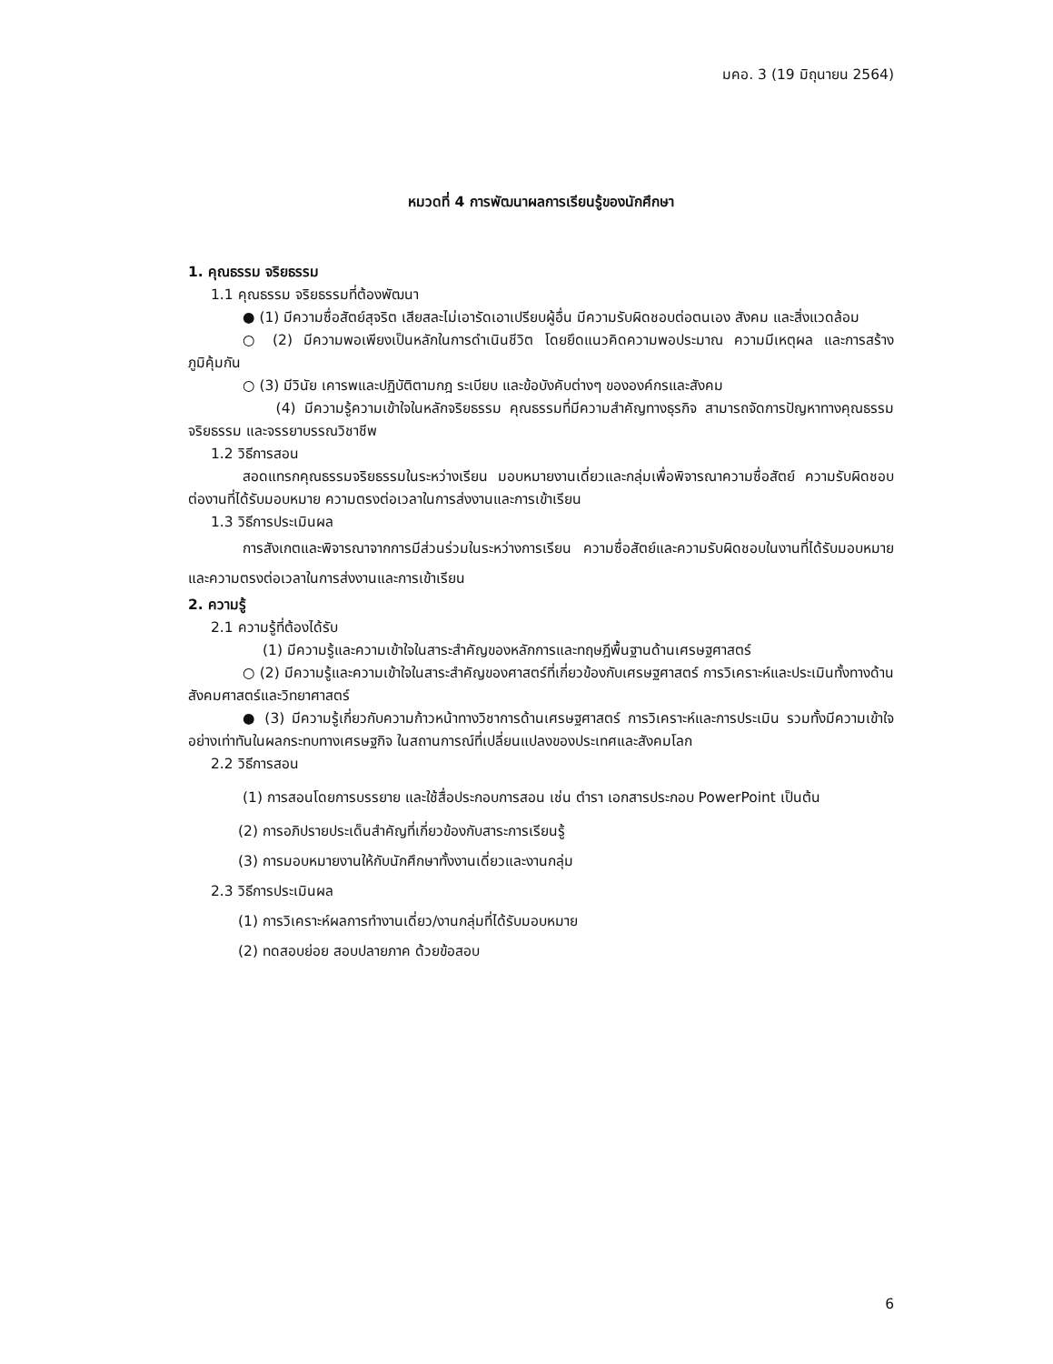มคอ. 3 (19 มิถุนายน 2564)
หมวดที่ 4 การพัฒนาผลการเรียนรู้ของนักศึกษา
1. คุณธรรม จริยธรรม
1.1 คุณธรรม จริยธรรมที่ต้องพัฒนา
● (1) มีความซื่อสัตย์สุจริต เสียสละไม่เอารัดเอาเปรียบผู้อื่น มีความรับผิดชอบต่อตนเอง สังคม และสิ่งแวดล้อม
○ (2) มีความพอเพียงเป็นหลักในการดำเนินชีวิต โดยยึดแนวคิดความพอประมาณ ความมีเหตุผล และการสร้างภูมิคุ้มกัน
○ (3) มีวินัย เคารพและปฏิบัติตามกฎ ระเบียบ และข้อบังคับต่างๆ ขององค์กรและสังคม
(4) มีความรู้ความเข้าใจในหลักจริยธรรม คุณธรรมที่มีความสำคัญทางธุรกิจ สามารถจัดการปัญหาทางคุณธรรม จริยธรรม และจรรยาบรรณวิชาชีพ
1.2 วิธีการสอน
สอดแทรกคุณธรรมจริยธรรมในระหว่างเรียน มอบหมายงานเดี่ยวและกลุ่มเพื่อพิจารณาความซื่อสัตย์ ความรับผิดชอบต่องานที่ได้รับมอบหมาย ความตรงต่อเวลาในการส่งงานและการเข้าเรียน
1.3 วิธีการประเมินผล
การสังเกตและพิจารณาจากการมีส่วนร่วมในระหว่างการเรียน ความซื่อสัตย์และความรับผิดชอบในงานที่ได้รับมอบหมาย และความตรงต่อเวลาในการส่งงานและการเข้าเรียน
2. ความรู้
2.1 ความรู้ที่ต้องได้รับ
(1) มีความรู้และความเข้าใจในสาระสำคัญของหลักการและทฤษฎีพื้นฐานด้านเศรษฐศาสตร์
○ (2) มีความรู้และความเข้าใจในสาระสำคัญของศาสตร์ที่เกี่ยวข้องกับเศรษฐศาสตร์ การวิเคราะห์และประเมินทั้งทางด้านสังคมศาสตร์และวิทยาศาสตร์
● (3) มีความรู้เกี่ยวกับความก้าวหน้าทางวิชาการด้านเศรษฐศาสตร์ การวิเคราะห์และการประเมิน รวมทั้งมีความเข้าใจอย่างเท่าทันในผลกระทบทางเศรษฐกิจ ในสถานการณ์ที่เปลี่ยนแปลงของประเทศและสังคมโลก
2.2 วิธีการสอน
(1) การสอนโดยการบรรยาย และใช้สื่อประกอบการสอน เช่น ตำรา เอกสารประกอบ PowerPoint เป็นต้น
(2) การอภิปรายประเด็นสำคัญที่เกี่ยวข้องกับสาระการเรียนรู้
(3) การมอบหมายงานให้กับนักศึกษาทั้งงานเดี่ยวและงานกลุ่ม
2.3 วิธีการประเมินผล
(1) การวิเคราะห์ผลการทำงานเดี่ยว/งานกลุ่มที่ได้รับมอบหมาย
(2) ทดสอบย่อย สอบปลายภาค ด้วยข้อสอบ
6